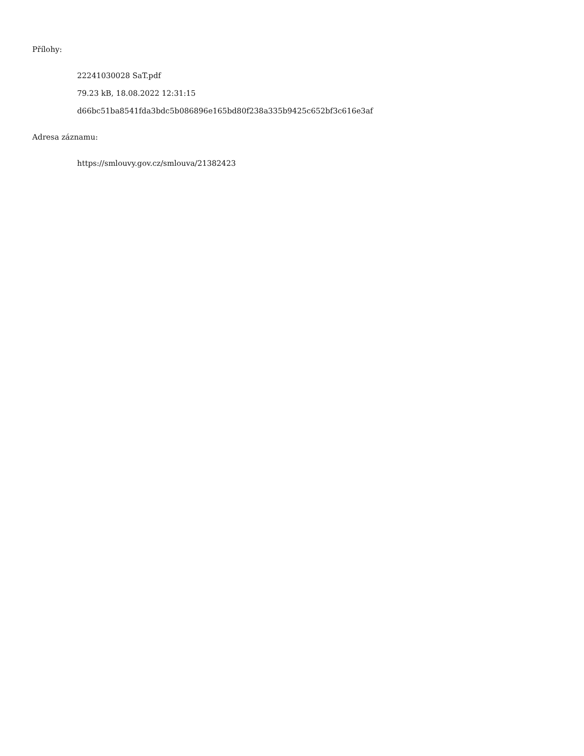Přílohy:
22241030028 SaT.pdf
79.23 kB, 18.08.2022 12:31:15
d66bc51ba8541fda3bdc5b086896e165bd80f238a335b9425c652bf3c616e3af
Adresa záznamu:
https://smlouvy.gov.cz/smlouva/21382423